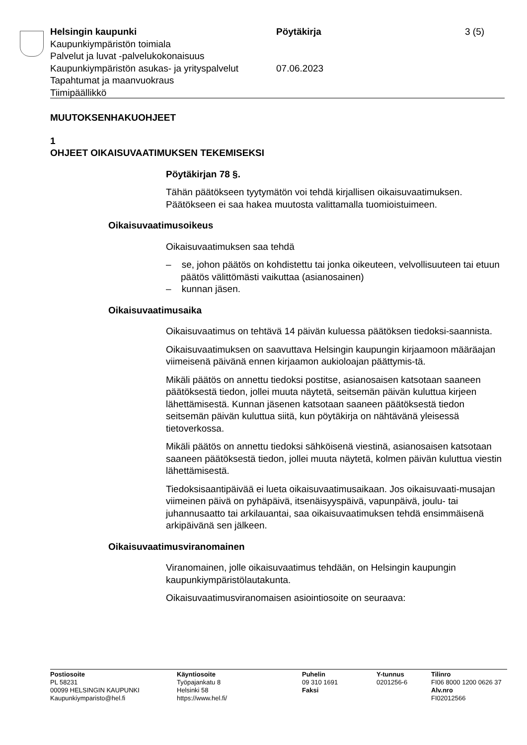Helsingin kaupunki Pöytäkirja 3 (5)
Kaupunkiympäristön toimiala
Palvelut ja luvat -palvelukokonaisuus
Kaupunkiympäristön asukas- ja yrityspalvelut
07.06.2023
Tapahtumat ja maanvuokraus
Tiimipäällikkö
MUUTOKSENHAKUOHJEET
1
OHJEET OIKAISUVAATIMUKSEN TEKEMISEKSI
Pöytäkirjan 78 §.
Tähän päätökseen tyytymätön voi tehdä kirjallisen oikaisuvaatimuksen. Päätökseen ei saa hakea muutosta valittamalla tuomioistuimeen.
Oikaisuvaatimusoikeus
Oikaisuvaatimuksen saa tehdä
– se, johon päätös on kohdistettu tai jonka oikeuteen, velvollisuuteen tai etuun päätös välittömästi vaikuttaa (asianosainen)
– kunnan jäsen.
Oikaisuvaatimusaika
Oikaisuvaatimus on tehtävä 14 päivän kuluessa päätöksen tiedoksi-saannista.
Oikaisuvaatimuksen on saavuttava Helsingin kaupungin kirjaamoon määräajan viimeisenä päivänä ennen kirjaamon aukioloajan päättymis-tä.
Mikäli päätös on annettu tiedoksi postitse, asianosaisen katsotaan saaneen päätöksestä tiedon, jollei muuta näytetä, seitsemän päivän kuluttua kirjeen lähettämisestä. Kunnan jäsenen katsotaan saaneen päätöksestä tiedon seitsemän päivän kuluttua siitä, kun pöytäkirja on nähtävänä yleisessä tietoverkossa.
Mikäli päätös on annettu tiedoksi sähköisenä viestinä, asianosaisen katsotaan saaneen päätöksestä tiedon, jollei muuta näytetä, kolmen päivän kuluttua viestin lähettämisestä.
Tiedoksisaantipäivää ei lueta oikaisuvaatimusaikaan. Jos oikaisuvaati-musajan viimeinen päivä on pyhäpäivä, itsenäisyyspäivä, vapunpäivä, joulu- tai juhannusaatto tai arkilauantai, saa oikaisuvaatimuksen tehdä ensimmäisenä arkipäivänä sen jälkeen.
Oikaisuvaatimusviranomainen
Viranomainen, jolle oikaisuvaatimus tehdään, on Helsingin kaupungin kaupunkiympäristölautakunta.
Oikaisuvaatimusviranomaisen asiointiosoite on seuraava:
Postiosoite
PL 58231
00099 HELSINGIN KAUPUNKI
Kaupunkiymparisto@hel.fi
Käyntiosoite
Työpajankatu 8
Helsinki 58
https://www.hel.fi/
Puhelin
09 310 1691
Faksi
Y-tunnus
0201256-6
Tilinro
FI06 8000 1200 0626 37
Alv.nro
FI02012566